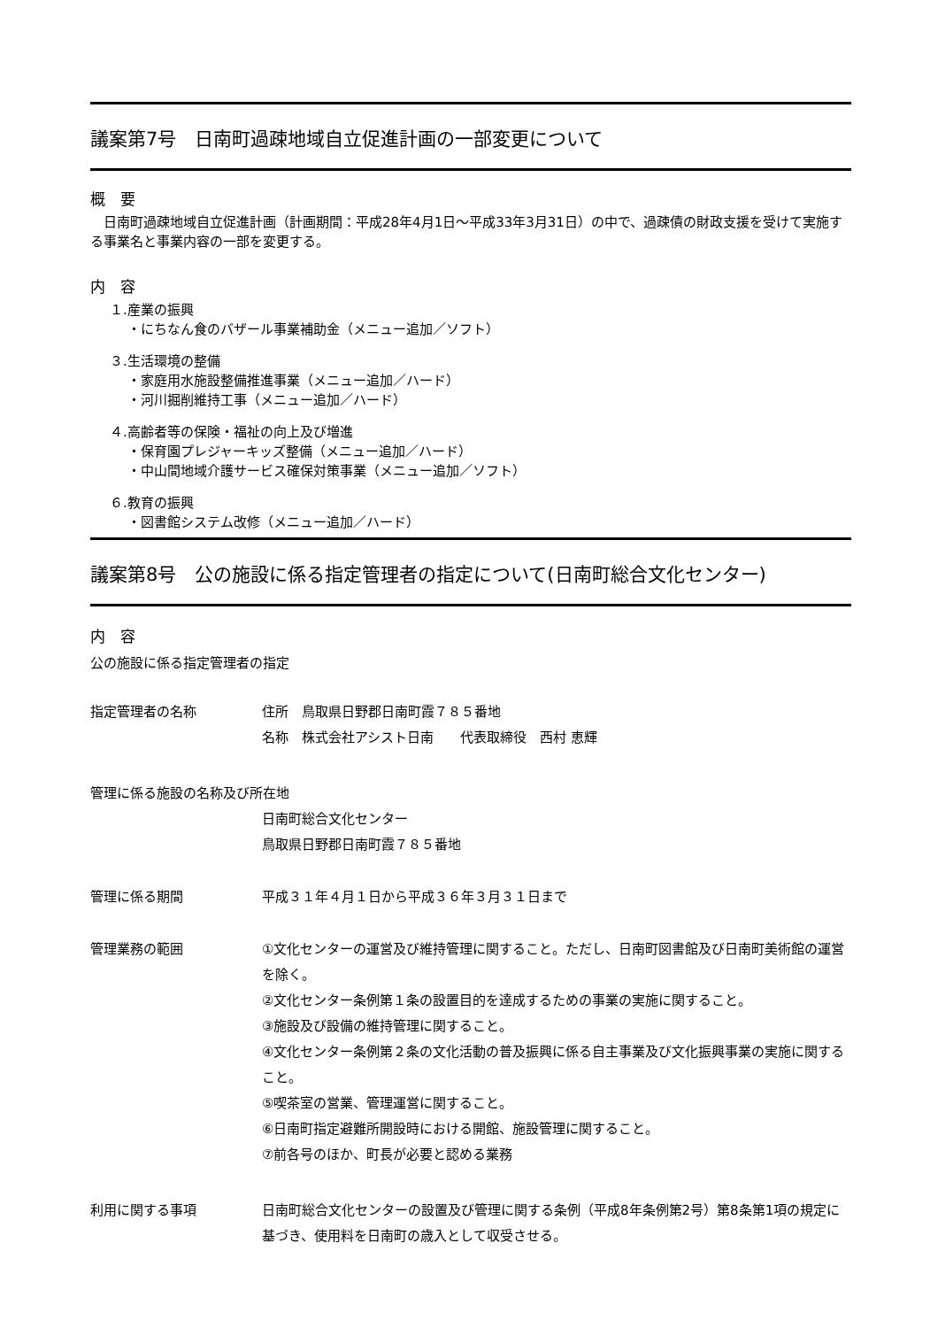議案第7号　日南町過疎地域自立促進計画の一部変更について
概　要
　日南町過疎地域自立促進計画（計画期間：平成28年4月1日～平成33年3月31日）の中で、過疎債の財政支援を受けて実施する事業名と事業内容の一部を変更する。
内　容
１.産業の振興
・にちなん食のバザール事業補助金（メニュー追加／ソフト）
３.生活環境の整備
・家庭用水施設整備推進事業（メニュー追加／ハード）
・河川掘削維持工事（メニュー追加／ハード）
４.高齢者等の保険・福祉の向上及び増進
・保育園プレジャーキッズ整備（メニュー追加／ハード）
・中山間地域介護サービス確保対策事業（メニュー追加／ソフト）
６.教育の振興
・図書館システム改修（メニュー追加／ハード）
議案第8号　公の施設に係る指定管理者の指定について(日南町総合文化センター)
内　容
公の施設に係る指定管理者の指定
指定管理者の名称 住所　鳥取県日野郡日南町霞７８５番地
名称　株式会社アシスト日南　　代表取締役　西村 恵輝
管理に係る施設の名称及び所在地
日南町総合文化センター
鳥取県日野郡日南町霞７８５番地
管理に係る期間 平成３１年４月１日から平成３６年３月３１日まで
管理業務の範囲 ①文化センターの運営及び維持管理に関すること。ただし、日南町図書館及び日南町美術館の運営を除く。
②文化センター条例第１条の設置目的を達成するための事業の実施に関すること。
③施設及び設備の維持管理に関すること。
④文化センター条例第２条の文化活動の普及振興に係る自主事業及び文化振興事業の実施に関すること。
⑤喫茶室の営業、管理運営に関すること。
⑥日南町指定避難所開設時における開館、施設管理に関すること。
⑦前各号のほか、町長が必要と認める業務
利用に関する事項 日南町総合文化センターの設置及び管理に関する条例（平成8年条例第2号）第8条第1項の規定に基づき、使用料を日南町の歳入として収受させる。